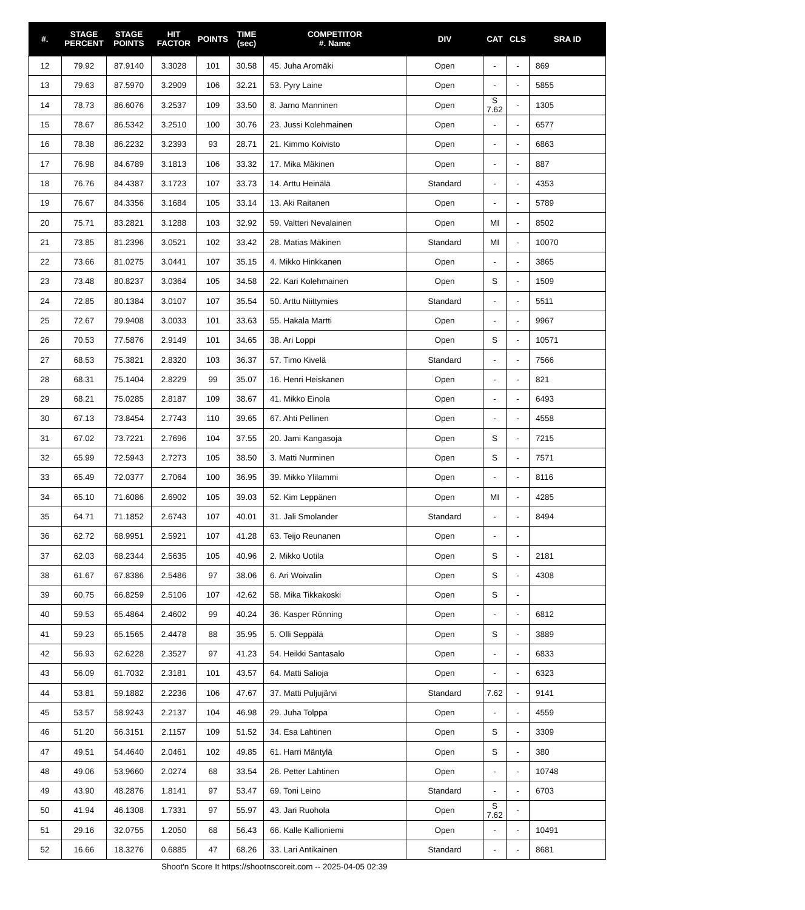| #. | STAGE PERCENT | STAGE POINTS | HIT FACTOR | POINTS | TIME (sec) | COMPETITOR #. Name | DIV | CAT | CLS | SRA ID |
| --- | --- | --- | --- | --- | --- | --- | --- | --- | --- | --- |
| 12 | 79.92 | 87.9140 | 3.3028 | 101 | 30.58 | 45. Juha Aromäki | Open | - | - | 869 |
| 13 | 79.63 | 87.5970 | 3.2909 | 106 | 32.21 | 53. Pyry Laine | Open | - | - | 5855 |
| 14 | 78.73 | 86.6076 | 3.2537 | 109 | 33.50 | 8. Jarno Manninen | Open | S 7.62 | - | 1305 |
| 15 | 78.67 | 86.5342 | 3.2510 | 100 | 30.76 | 23. Jussi Kolehmainen | Open | - | - | 6577 |
| 16 | 78.38 | 86.2232 | 3.2393 | 93 | 28.71 | 21. Kimmo Koivisto | Open | - | - | 6863 |
| 17 | 76.98 | 84.6789 | 3.1813 | 106 | 33.32 | 17. Mika Mäkinen | Open | - | - | 887 |
| 18 | 76.76 | 84.4387 | 3.1723 | 107 | 33.73 | 14. Arttu Heinälä | Standard | - | - | 4353 |
| 19 | 76.67 | 84.3356 | 3.1684 | 105 | 33.14 | 13. Aki Raitanen | Open | - | - | 5789 |
| 20 | 75.71 | 83.2821 | 3.1288 | 103 | 32.92 | 59. Valtteri Nevalainen | Open | MI | - | 8502 |
| 21 | 73.85 | 81.2396 | 3.0521 | 102 | 33.42 | 28. Matias Mäkinen | Standard | MI | - | 10070 |
| 22 | 73.66 | 81.0275 | 3.0441 | 107 | 35.15 | 4. Mikko Hinkkanen | Open | - | - | 3865 |
| 23 | 73.48 | 80.8237 | 3.0364 | 105 | 34.58 | 22. Kari Kolehmainen | Open | S | - | 1509 |
| 24 | 72.85 | 80.1384 | 3.0107 | 107 | 35.54 | 50. Arttu Niittymies | Standard | - | - | 5511 |
| 25 | 72.67 | 79.9408 | 3.0033 | 101 | 33.63 | 55. Hakala Martti | Open | - | - | 9967 |
| 26 | 70.53 | 77.5876 | 2.9149 | 101 | 34.65 | 38. Ari Loppi | Open | S | - | 10571 |
| 27 | 68.53 | 75.3821 | 2.8320 | 103 | 36.37 | 57. Timo Kivelä | Standard | - | - | 7566 |
| 28 | 68.31 | 75.1404 | 2.8229 | 99 | 35.07 | 16. Henri Heiskanen | Open | - | - | 821 |
| 29 | 68.21 | 75.0285 | 2.8187 | 109 | 38.67 | 41. Mikko Einola | Open | - | - | 6493 |
| 30 | 67.13 | 73.8454 | 2.7743 | 110 | 39.65 | 67. Ahti Pellinen | Open | - | - | 4558 |
| 31 | 67.02 | 73.7221 | 2.7696 | 104 | 37.55 | 20. Jami Kangasoja | Open | S | - | 7215 |
| 32 | 65.99 | 72.5943 | 2.7273 | 105 | 38.50 | 3. Matti Nurminen | Open | S | - | 7571 |
| 33 | 65.49 | 72.0377 | 2.7064 | 100 | 36.95 | 39. Mikko Ylilammi | Open | - | - | 8116 |
| 34 | 65.10 | 71.6086 | 2.6902 | 105 | 39.03 | 52. Kim Leppänen | Open | MI | - | 4285 |
| 35 | 64.71 | 71.1852 | 2.6743 | 107 | 40.01 | 31. Jali Smolander | Standard | - | - | 8494 |
| 36 | 62.72 | 68.9951 | 2.5921 | 107 | 41.28 | 63. Teijo Reunanen | Open | - | - | |
| 37 | 62.03 | 68.2344 | 2.5635 | 105 | 40.96 | 2. Mikko Uotila | Open | S | - | 2181 |
| 38 | 61.67 | 67.8386 | 2.5486 | 97 | 38.06 | 6. Ari Woivalin | Open | S | - | 4308 |
| 39 | 60.75 | 66.8259 | 2.5106 | 107 | 42.62 | 58. Mika Tikkakoski | Open | S | - | |
| 40 | 59.53 | 65.4864 | 2.4602 | 99 | 40.24 | 36. Kasper Rönning | Open | - | - | 6812 |
| 41 | 59.23 | 65.1565 | 2.4478 | 88 | 35.95 | 5. Olli Seppälä | Open | S | - | 3889 |
| 42 | 56.93 | 62.6228 | 2.3527 | 97 | 41.23 | 54. Heikki Santasalo | Open | - | - | 6833 |
| 43 | 56.09 | 61.7032 | 2.3181 | 101 | 43.57 | 64. Matti Salioja | Open | - | - | 6323 |
| 44 | 53.81 | 59.1882 | 2.2236 | 106 | 47.67 | 37. Matti Puljujärvi | Standard | 7.62 | - | 9141 |
| 45 | 53.57 | 58.9243 | 2.2137 | 104 | 46.98 | 29. Juha Tolppa | Open | - | - | 4559 |
| 46 | 51.20 | 56.3151 | 2.1157 | 109 | 51.52 | 34. Esa Lahtinen | Open | S | - | 3309 |
| 47 | 49.51 | 54.4640 | 2.0461 | 102 | 49.85 | 61. Harri Mäntylä | Open | S | - | 380 |
| 48 | 49.06 | 53.9660 | 2.0274 | 68 | 33.54 | 26. Petter Lahtinen | Open | - | - | 10748 |
| 49 | 43.90 | 48.2876 | 1.8141 | 97 | 53.47 | 69. Toni Leino | Standard | - | - | 6703 |
| 50 | 41.94 | 46.1308 | 1.7331 | 97 | 55.97 | 43. Jari Ruohola | Open | S 7.62 | - | |
| 51 | 29.16 | 32.0755 | 1.2050 | 68 | 56.43 | 66. Kalle Kallioniemi | Open | - | - | 10491 |
| 52 | 16.66 | 18.3276 | 0.6885 | 47 | 68.26 | 33. Lari Antikainen | Standard | - | - | 8681 |
Shoot'n Score It https://shootnscoreit.com -- 2025-04-05 02:39